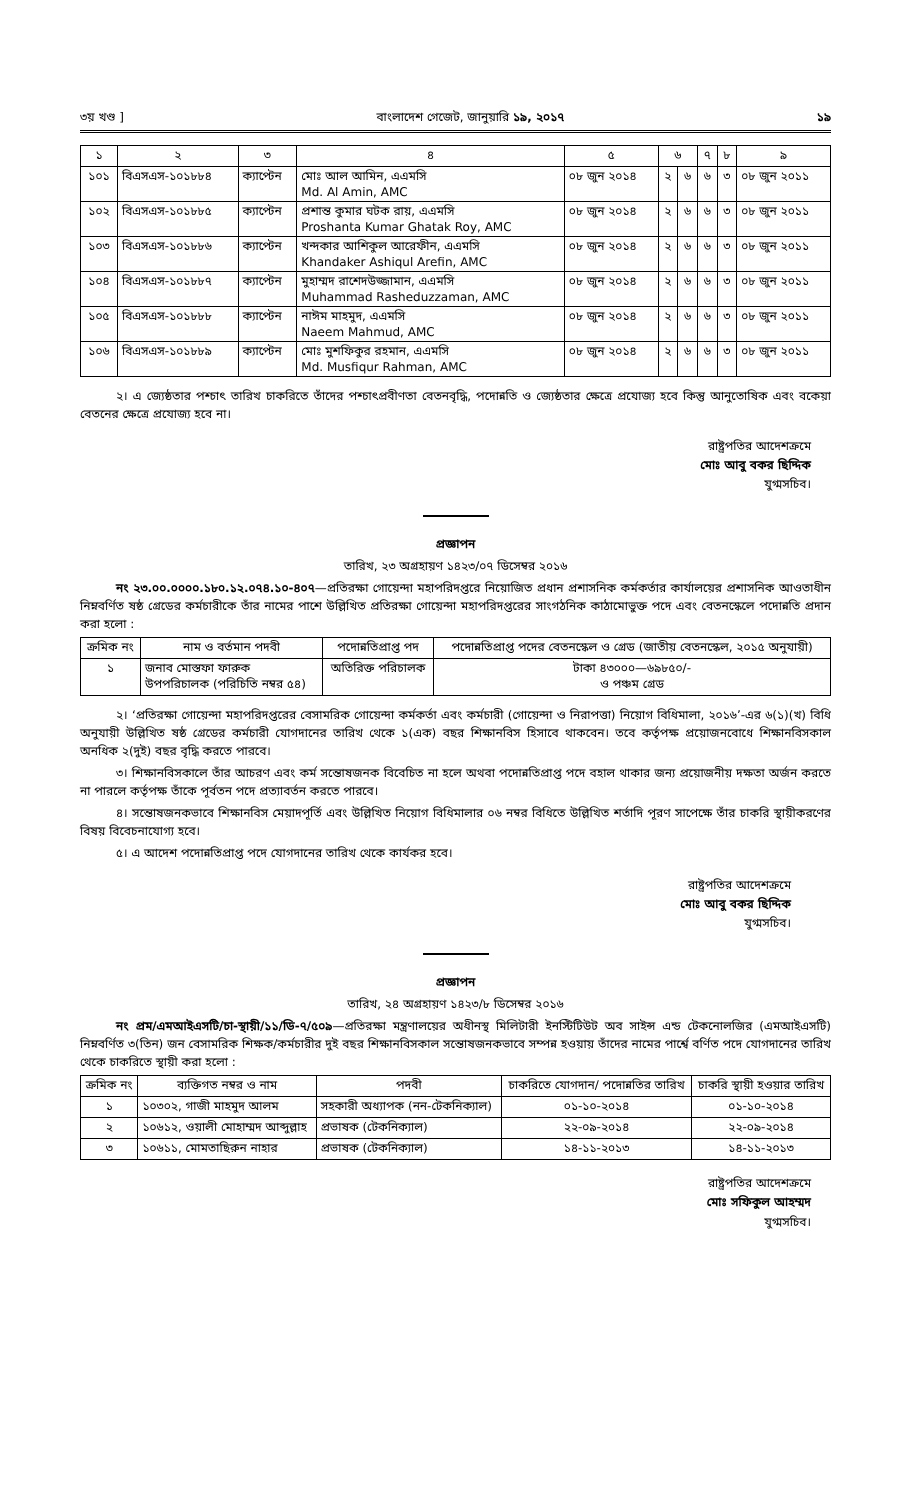৩য় খণ্ড ] বাংলাদেশ গেজেট, জানুয়ারি ১৯, ২০১৭ ১৯
| ১ | ২ | ৩ | ৪ | ৫ | ৬ | | ৭ | ৮ | ৯ |
| --- | --- | --- | --- | --- | --- | --- | --- | --- | --- |
| ১০১ | বিএসএস-১০১৮৮৪ | ক্যাপ্টেন | মোঃ আল আমিন, এএমসি Md. Al Amin, AMC | ০৮ জুন ২০১৪ | ২ | ৬ | ৬ | ৩ | ০৮ জুন ২০১১ |
| ১০২ | বিএসএস-১০১৮৮৫ | ক্যাপ্টেন | প্রশান্ত কুমার ঘটক রায়, এএমসি Proshanta Kumar Ghatak Roy, AMC | ০৮ জুন ২০১৪ | ২ | ৬ | ৬ | ৩ | ০৮ জুন ২০১১ |
| ১০৩ | বিএসএস-১০১৮৮৬ | ক্যাপ্টেন | খন্দকার আশিকুল আরেফীন, এএমসি Khandaker Ashiqul Arefin, AMC | ০৮ জুন ২০১৪ | ২ | ৬ | ৬ | ৩ | ০৮ জুন ২০১১ |
| ১০৪ | বিএসএস-১০১৮৮৭ | ক্যাপ্টেন | মুহাম্মদ রাশেদউজ্জামান, এএমসি Muhammad Rasheduzzaman, AMC | ০৮ জুন ২০১৪ | ২ | ৬ | ৬ | ৩ | ০৮ জুন ২০১১ |
| ১০৫ | বিএসএস-১০১৮৮৮ | ক্যাপ্টেন | নাঈম মাহমুদ, এএমসি Naeem Mahmud, AMC | ০৮ জুন ২০১৪ | ২ | ৬ | ৬ | ৩ | ০৮ জুন ২০১১ |
| ১০৬ | বিএসএস-১০১৮৮৯ | ক্যাপ্টেন | মোঃ মুশফিকুর রহমান, এএমসি Md. Musfiqur Rahman, AMC | ০৮ জুন ২০১৪ | ২ | ৬ | ৬ | ৩ | ০৮ জুন ২০১১ |
২। এ জ্যেষ্ঠতার পশ্চাৎ তারিখ চাকরিতে তাঁদের পশ্চাৎপ্রবীণতা বেতনবৃদ্ধি, পদোন্নতি ও জ্যেষ্ঠতার ক্ষেত্রে প্রযোজ্য হবে কিন্তু আনুতোষিক এবং বকেয়া বেতনের ক্ষেত্রে প্রযোজ্য হবে না।
রাষ্ট্রপতির আদেশক্রমে
মোঃ আবু বকর ছিদ্দিক
যুগ্মসচিব।
প্রজ্ঞাপন
তারিখ, ২৩ অগ্রহায়ণ ১৪২৩/০৭ ডিসেম্বর ২০১৬
নং ২৩.০০.০০০০.১৮০.১২.০৭৪.১০-৪০৭—প্রতিরক্ষা গোয়েন্দা মহাপরিদপ্তরে নিয়োজিত প্রধান প্রশাসনিক কর্মকর্তার কার্যালয়ের প্রশাসনিক আওতাধীন নিম্নবর্ণিত ষষ্ঠ গ্রেডের কর্মচারীকে তাঁর নামের পাশে উল্লিখিত প্রতিরক্ষা গোয়েন্দা মহাপরিদপ্তরের সাংগঠনিক কাঠামোভুক্ত পদে এবং বেতনস্কেলে পদোন্নতি প্রদান করা হলো :
| ক্রমিক নং | নাম ও বর্তমান পদবী | পদোন্নতিপ্রাপ্ত পদ | পদোন্নতিপ্রাপ্ত পদের বেতনস্কেল ও গ্রেড (জাতীয় বেতনস্কেল, ২০১৫ অনুযায়ী) |
| --- | --- | --- | --- |
| ১ | জনাব মোস্তফা ফারুক উপপরিচালক (পরিচিতি নম্বর ৫৪) | অতিরিক্ত পরিচালক | টাকা ৪৩০০০—৬৯৮৫০/- ও পঞ্চম গ্রেড |
২। ‘প্রতিরক্ষা গোয়েন্দা মহাপরিদপ্তরের বেসামরিক গোয়েন্দা কর্মকর্তা এবং কর্মচারী (গোয়েন্দা ও নিরাপত্তা) নিয়োগ বিধিমালা, ২০১৬’-এর ৬(১)(খ) বিধি অনুযায়ী উল্লিখিত ষষ্ঠ গ্রেডের কর্মচারী যোগদানের তারিখ থেকে ১(এক) বছর শিক্ষানবিস হিসাবে থাকবেন। তবে কর্তৃপক্ষ প্রয়োজনবোধে শিক্ষানবিসকাল অনধিক ২(দুই) বছর বৃদ্ধি করতে পারবে।
৩। শিক্ষানবিসকালে তাঁর আচরণ এবং কর্ম সন্তোষজনক বিবেচিত না হলে অথবা পদোন্নতিপ্রাপ্ত পদে বহাল থাকার জন্য প্রয়োজনীয় দক্ষতা অর্জন করতে না পারলে কর্তৃপক্ষ তাঁকে পূর্বতন পদে প্রত্যাবর্তন করতে পারবে।
৪। সন্তোষজনকভাবে শিক্ষানবিস মেয়াদপূর্তি এবং উল্লিখিত নিয়োগ বিধিমালার ০৬ নম্বর বিধিতে উল্লিখিত শর্তাদি পূরণ সাপেক্ষে তাঁর চাকরি স্থায়ীকরণের বিষয় বিবেচনাযোগ্য হবে।
৫। এ আদেশ পদোন্নতিপ্রাপ্ত পদে যোগদানের তারিখ থেকে কার্যকর হবে।
রাষ্ট্রপতির আদেশক্রমে
মোঃ আবু বকর ছিদ্দিক
যুগ্মসচিব।
প্রজ্ঞাপন
তারিখ, ২৪ অগ্রহায়ণ ১৪২৩/৮ ডিসেম্বর ২০১৬
নং প্রম/এমআইএসটি/চা-স্থায়ী/১১/ডি-৭/৫০৯—প্রতিরক্ষা মন্ত্রণালয়ের অধীনস্থ মিলিটারী ইনস্টিটিউট অব সাইন্স এন্ড টেকনোলজির (এমআইএসটি) নিম্নবর্ণিত ৩(তিন) জন বেসামরিক শিক্ষক/কর্মচারীর দুই বছর শিক্ষানবিসকাল সন্তোষজনকভাবে সম্পন্ন হওয়ায় তাঁদের নামের পার্শ্বে বর্ণিত পদে যোগদানের তারিখ থেকে চাকরিতে স্থায়ী করা হলো :
| ক্রমিক নং | ব্যক্তিগত নম্বর ও নাম | পদবী | চাকরিতে যোগদান/ পদোন্নতির তারিখ | চাকরি স্থায়ী হওয়ার তারিখ |
| --- | --- | --- | --- | --- |
| ১ | ১০৩০২, গাজী মাহমুদ আলম | সহকারী অধ্যাপক (নন-টেকনিক্যাল) | ০১-১০-২০১৪ | ০১-১০-২০১৪ |
| ২ | ১০৬১২, ওয়ালী মোহাম্মদ আব্দুল্লাহ | প্রভাষক (টেকনিক্যাল) | ২২-০৯-২০১৪ | ২২-০৯-২০১৪ |
| ৩ | ১০৬১১, মোমতাছিরুন নাহার | প্রভাষক (টেকনিক্যাল) | ১৪-১১-২০১৩ | ১৪-১১-২০১৩ |
রাষ্ট্রপতির আদেশক্রমে
মোঃ সফিকুল আহম্মদ
যুগ্মসচিব।